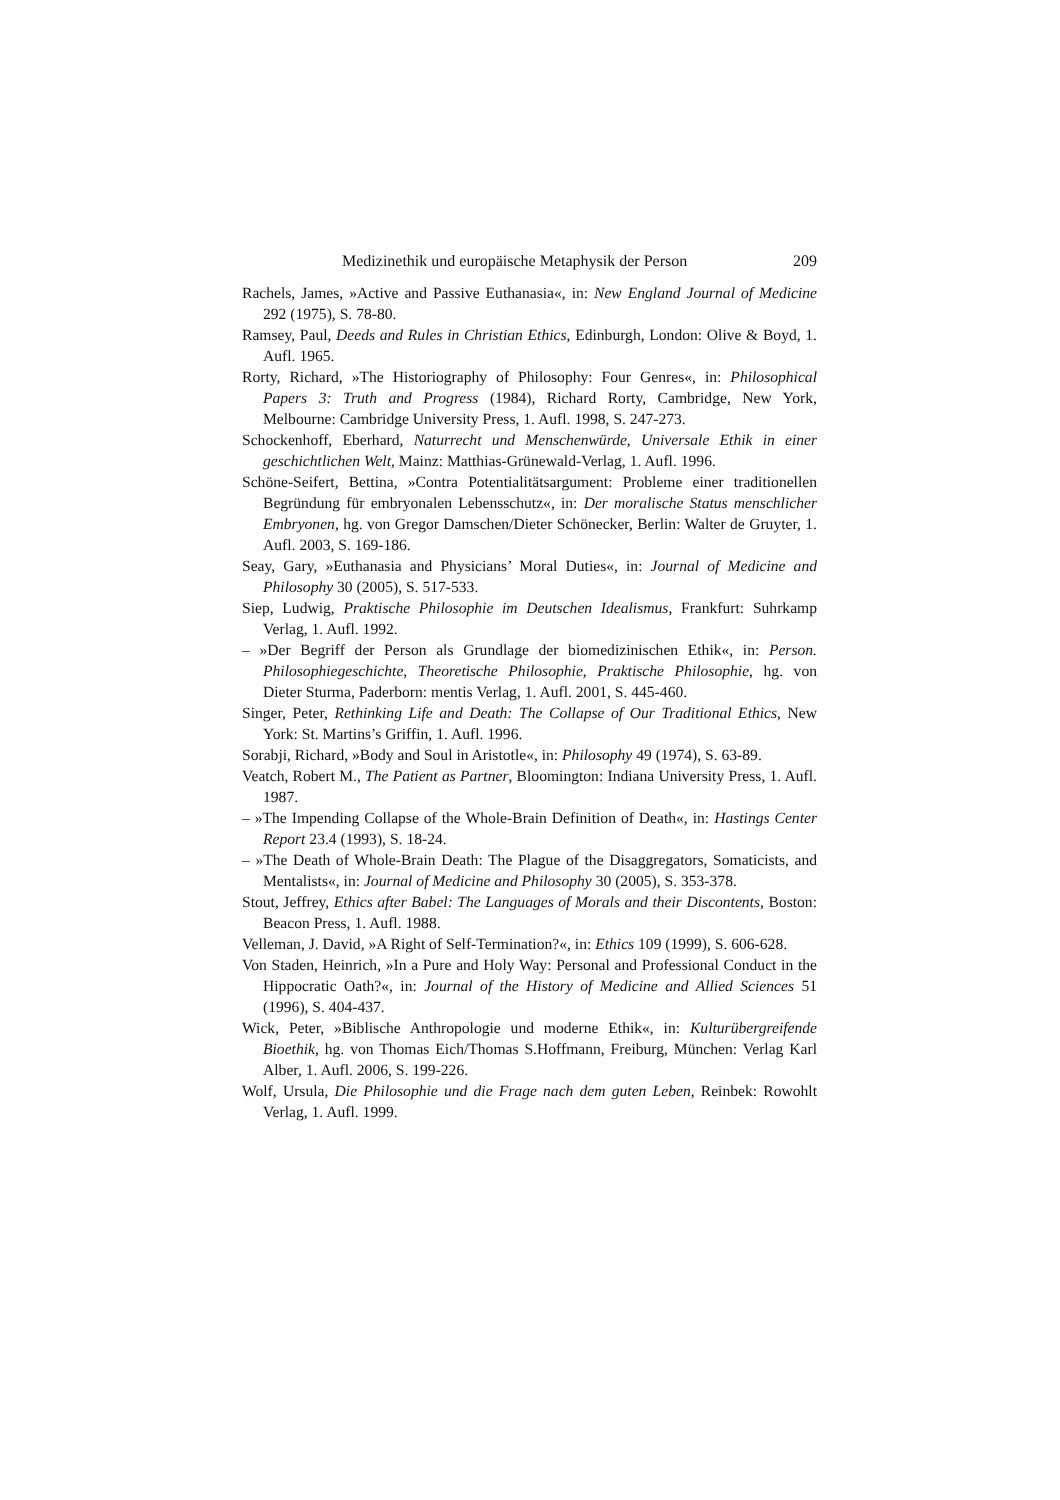Medizinethik und europäische Metaphysik der Person 209
Rachels, James, »Active and Passive Euthanasia«, in: New England Journal of Medicine 292 (1975), S. 78-80.
Ramsey, Paul, Deeds and Rules in Christian Ethics, Edinburgh, London: Olive & Boyd, 1. Aufl. 1965.
Rorty, Richard, »The Historiography of Philosophy: Four Genres«, in: Philosophical Papers 3: Truth and Progress (1984), Richard Rorty, Cambridge, New York, Melbourne: Cambridge University Press, 1. Aufl. 1998, S. 247-273.
Schockenhoff, Eberhard, Naturrecht und Menschenwürde, Universale Ethik in einer geschichtlichen Welt, Mainz: Matthias-Grünewald-Verlag, 1. Aufl. 1996.
Schöne-Seifert, Bettina, »Contra Potentialitätsargument: Probleme einer traditionellen Begründung für embryonalen Lebensschutz«, in: Der moralische Status menschlicher Embryonen, hg. von Gregor Damschen/Dieter Schönecker, Berlin: Walter de Gruyter, 1. Aufl. 2003, S. 169-186.
Seay, Gary, »Euthanasia and Physicians’ Moral Duties«, in: Journal of Medicine and Philosophy 30 (2005), S. 517-533.
Siep, Ludwig, Praktische Philosophie im Deutschen Idealismus, Frankfurt: Suhrkamp Verlag, 1. Aufl. 1992.
– »Der Begriff der Person als Grundlage der biomedizinischen Ethik«, in: Person. Philosophiegeschichte, Theoretische Philosophie, Praktische Philosophie, hg. von Dieter Sturma, Paderborn: mentis Verlag, 1. Aufl. 2001, S. 445-460.
Singer, Peter, Rethinking Life and Death: The Collapse of Our Traditional Ethics, New York: St. Martins’s Griffin, 1. Aufl. 1996.
Sorabji, Richard, »Body and Soul in Aristotle«, in: Philosophy 49 (1974), S. 63-89.
Veatch, Robert M., The Patient as Partner, Bloomington: Indiana University Press, 1. Aufl. 1987.
– »The Impending Collapse of the Whole-Brain Definition of Death«, in: Hastings Center Report 23.4 (1993), S. 18-24.
– »The Death of Whole-Brain Death: The Plague of the Disaggregators, Somaticists, and Mentalists«, in: Journal of Medicine and Philosophy 30 (2005), S. 353-378.
Stout, Jeffrey, Ethics after Babel: The Languages of Morals and their Discontents, Boston: Beacon Press, 1. Aufl. 1988.
Velleman, J. David, »A Right of Self-Termination?«, in: Ethics 109 (1999), S. 606-628.
Von Staden, Heinrich, »In a Pure and Holy Way: Personal and Professional Conduct in the Hippocratic Oath?«, in: Journal of the History of Medicine and Allied Sciences 51 (1996), S. 404-437.
Wick, Peter, »Biblische Anthropologie und moderne Ethik«, in: Kulturübergreifende Bioethik, hg. von Thomas Eich/Thomas S.Hoffmann, Freiburg, München: Verlag Karl Alber, 1. Aufl. 2006, S. 199-226.
Wolf, Ursula, Die Philosophie und die Frage nach dem guten Leben, Reinbek: Rowohlt Verlag, 1. Aufl. 1999.